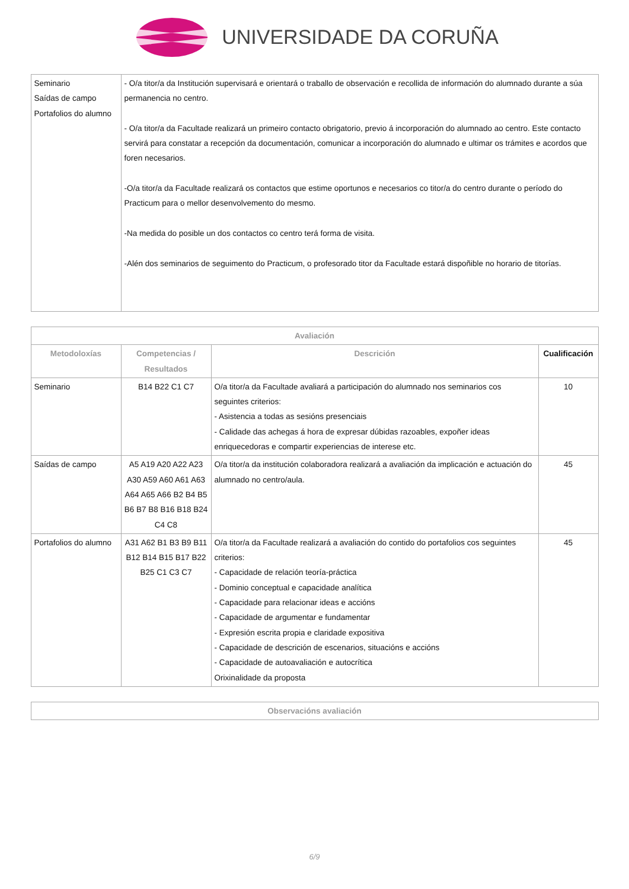UNIVERSIDADE DA CORUÑA
| Seminario Saídas de campo Portafolios do alumno | - O/a titor/a da Institución supervisará e orientará o traballo de observación e recollida de información do alumnado durante a súa permanencia no centro. - O/a titor/a da Facultade realizará un primeiro contacto obrigatorio, previo á incorporación do alumnado ao centro. Este contacto servirá para constatar a recepción da documentación, comunicar a incorporación do alumnado e ultimar os trámites e acordos que foren necesarios. -O/a titor/a da Facultade realizará os contactos que estime oportunos e necesarios co titor/a do centro durante o período do Practicum para o mellor desenvolvemento do mesmo. -Na medida do posible un dos contactos co centro terá forma de visita. -Alén dos seminarios de seguimento do Practicum, o profesorado titor da Facultade estará dispoñible no horario de titorías. |
| Avaliación | | | |
| --- | --- | --- | --- |
| Metodoloxías | Competencias / Resultados | Descrición | Cualificación |
| Seminario | B14 B22 C1 C7 | O/a titor/a da Facultade avaliará a participación do alumnado nos seminarios cos seguintes criterios: - Asistencia a todas as sesións presenciais - Calidade das achegas á hora de expresar dúbidas razoables, expoñer ideas enriquecedoras e compartir experiencias de interese etc. | 10 |
| Saídas de campo | A5 A19 A20 A22 A23 A30 A59 A60 A61 A63 A64 A65 A66 B2 B4 B5 B6 B7 B8 B16 B18 B24 C4 C8 | O/a titor/a da institución colaboradora realizará a avaliación da implicación e actuación do alumnado no centro/aula. | 45 |
| Portafolios do alumno | A31 A62 B1 B3 B9 B11 B12 B14 B15 B17 B22 B25 C1 C3 C7 | O/a titor/a da Facultade realizará a avaliación do contido do portafolios cos seguintes criterios: - Capacidade de relación teoría-práctica - Dominio conceptual e capacidade analítica - Capacidade para relacionar ideas e accións - Capacidade de argumentar e fundamentar - Expresión escrita propia e claridade expositiva - Capacidade de descrición de escenarios, situacións e accións - Capacidade de autoavaliación e autocrítica Orixinalidade da proposta | 45 |
| Observacións avaliación |
| --- |
6/9